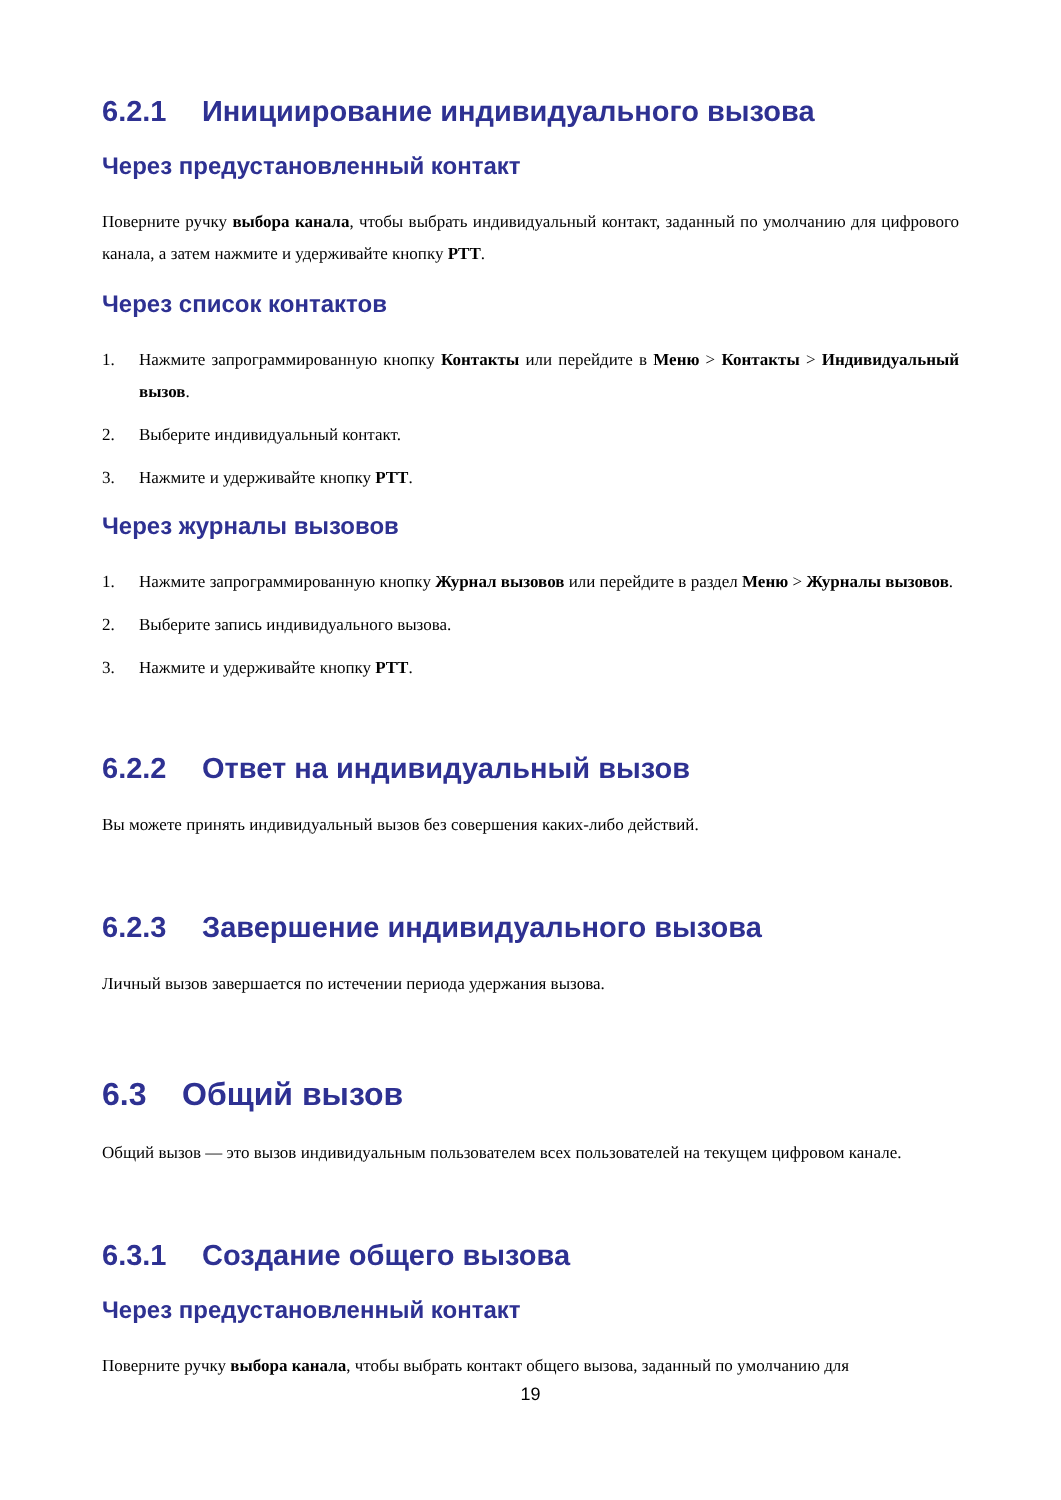6.2.1 Инициирование индивидуального вызова
Через предустановленный контакт
Поверните ручку выбора канала, чтобы выбрать индивидуальный контакт, заданный по умолчанию для цифрового канала, а затем нажмите и удерживайте кнопку PTT.
Через список контактов
1. Нажмите запрограммированную кнопку Контакты или перейдите в Меню > Контакты > Индивидуальный вызов.
2. Выберите индивидуальный контакт.
3. Нажмите и удерживайте кнопку PTT.
Через журналы вызовов
1. Нажмите запрограммированную кнопку Журнал вызовов или перейдите в раздел Меню > Журналы вызовов.
2. Выберите запись индивидуального вызова.
3. Нажмите и удерживайте кнопку PTT.
6.2.2 Ответ на индивидуальный вызов
Вы можете принять индивидуальный вызов без совершения каких-либо действий.
6.2.3 Завершение индивидуального вызова
Личный вызов завершается по истечении периода удержания вызова.
6.3 Общий вызов
Общий вызов — это вызов индивидуальным пользователем всех пользователей на текущем цифровом канале.
6.3.1 Создание общего вызова
Через предустановленный контакт
Поверните ручку выбора канала, чтобы выбрать контакт общего вызова, заданный по умолчанию для
19